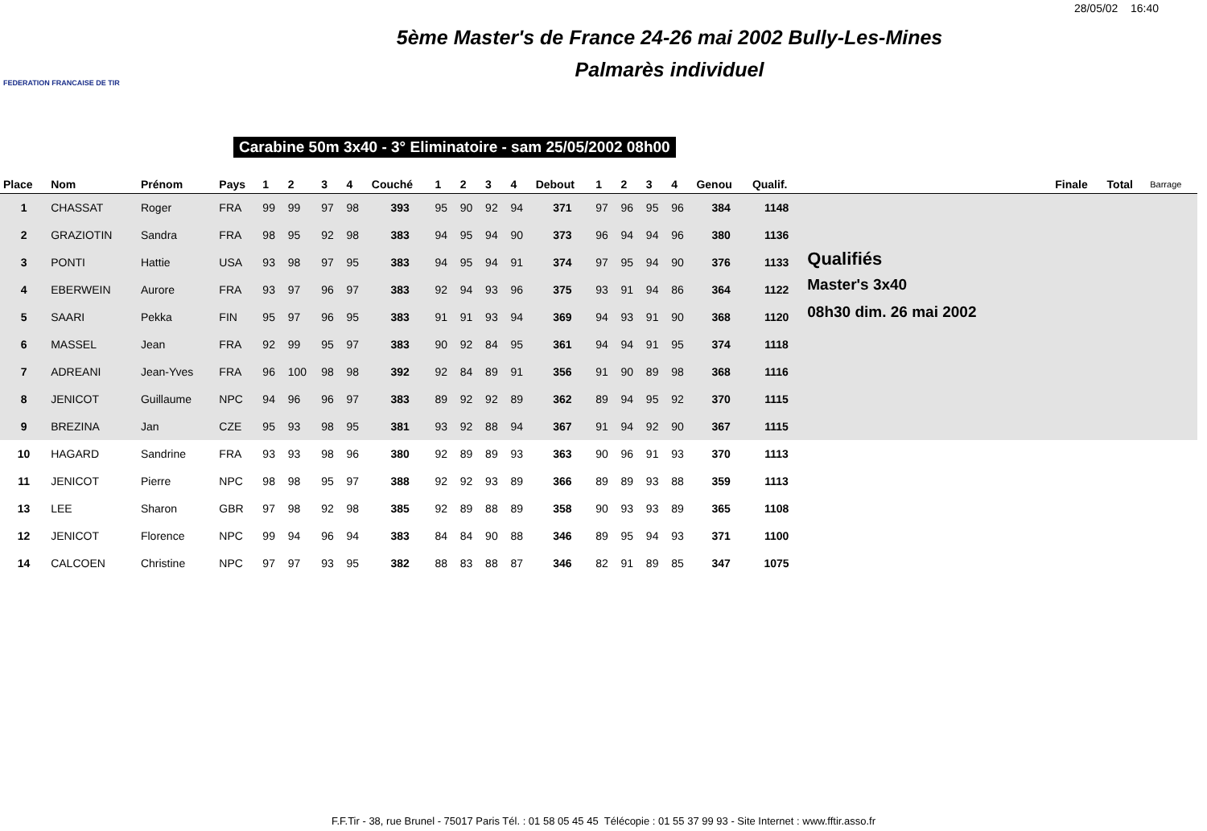28/05/02 16:40
FEDERATION FRANCAISE DE TIR
5ème Master's de France 24-26 mai 2002 Bully-Les-Mines
Palmarès individuel
Carabine 50m 3x40 - 3° Eliminatoire - sam 25/05/2002 08h00
| Place | Nom | Prénom | Pays | 1 | 2 | 3 | 4 | Couché | 1 | 2 | 3 | 4 | Debout | 1 | 2 | 3 | 4 | Genou | Qualif. | | Finale | Total | Barrage |
| --- | --- | --- | --- | --- | --- | --- | --- | --- | --- | --- | --- | --- | --- | --- | --- | --- | --- | --- | --- | --- | --- | --- | --- |
| 1 | CHASSAT | Roger | FRA | 99 | 99 | 97 | 98 | 393 | 95 | 90 | 92 | 94 | 371 | 97 | 96 | 95 | 96 | 384 | 1148 | | | | |
| 2 | GRAZIOTIN | Sandra | FRA | 98 | 95 | 92 | 98 | 383 | 94 | 95 | 94 | 90 | 373 | 96 | 94 | 94 | 96 | 380 | 1136 | | | | |
| 3 | PONTI | Hattie | USA | 93 | 98 | 97 | 95 | 383 | 94 | 95 | 94 | 91 | 374 | 97 | 95 | 94 | 90 | 376 | 1133 | Qualifiés | | | |
| 4 | EBERWEIN | Aurore | FRA | 93 | 97 | 96 | 97 | 383 | 92 | 94 | 93 | 96 | 375 | 93 | 91 | 94 | 86 | 364 | 1122 | Master's 3x40 | | | |
| 5 | SAARI | Pekka | FIN | 95 | 97 | 96 | 95 | 383 | 91 | 91 | 93 | 94 | 369 | 94 | 93 | 91 | 90 | 368 | 1120 | 08h30 dim. 26 mai 2002 | | | |
| 6 | MASSEL | Jean | FRA | 92 | 99 | 95 | 97 | 383 | 90 | 92 | 84 | 95 | 361 | 94 | 94 | 91 | 95 | 374 | 1118 | | | | |
| 7 | ADREANI | Jean-Yves | FRA | 96 | 100 | 98 | 98 | 392 | 92 | 84 | 89 | 91 | 356 | 91 | 90 | 89 | 98 | 368 | 1116 | | | | |
| 8 | JENICOT | Guillaume | NPC | 94 | 96 | 96 | 97 | 383 | 89 | 92 | 92 | 89 | 362 | 89 | 94 | 95 | 92 | 370 | 1115 | | | | |
| 9 | BREZINA | Jan | CZE | 95 | 93 | 98 | 95 | 381 | 93 | 92 | 88 | 94 | 367 | 91 | 94 | 92 | 90 | 367 | 1115 | | | | |
| 10 | HAGARD | Sandrine | FRA | 93 | 93 | 98 | 96 | 380 | 92 | 89 | 89 | 93 | 363 | 90 | 96 | 91 | 93 | 370 | 1113 | | | | |
| 11 | JENICOT | Pierre | NPC | 98 | 98 | 95 | 97 | 388 | 92 | 92 | 93 | 89 | 366 | 89 | 89 | 93 | 88 | 359 | 1113 | | | | |
| 13 | LEE | Sharon | GBR | 97 | 98 | 92 | 98 | 385 | 92 | 89 | 88 | 89 | 358 | 90 | 93 | 93 | 89 | 365 | 1108 | | | | |
| 12 | JENICOT | Florence | NPC | 99 | 94 | 96 | 94 | 383 | 84 | 84 | 90 | 88 | 346 | 89 | 95 | 94 | 93 | 371 | 1100 | | | | |
| 14 | CALCOEN | Christine | NPC | 97 | 97 | 93 | 95 | 382 | 88 | 83 | 88 | 87 | 346 | 82 | 91 | 89 | 85 | 347 | 1075 | | | | |
F.F.Tir - 38, rue Brunel - 75017 Paris Tél. : 01 58 05 45 45 Télécopie : 01 55 37 99 93 - Site Internet : www.fftir.asso.fr